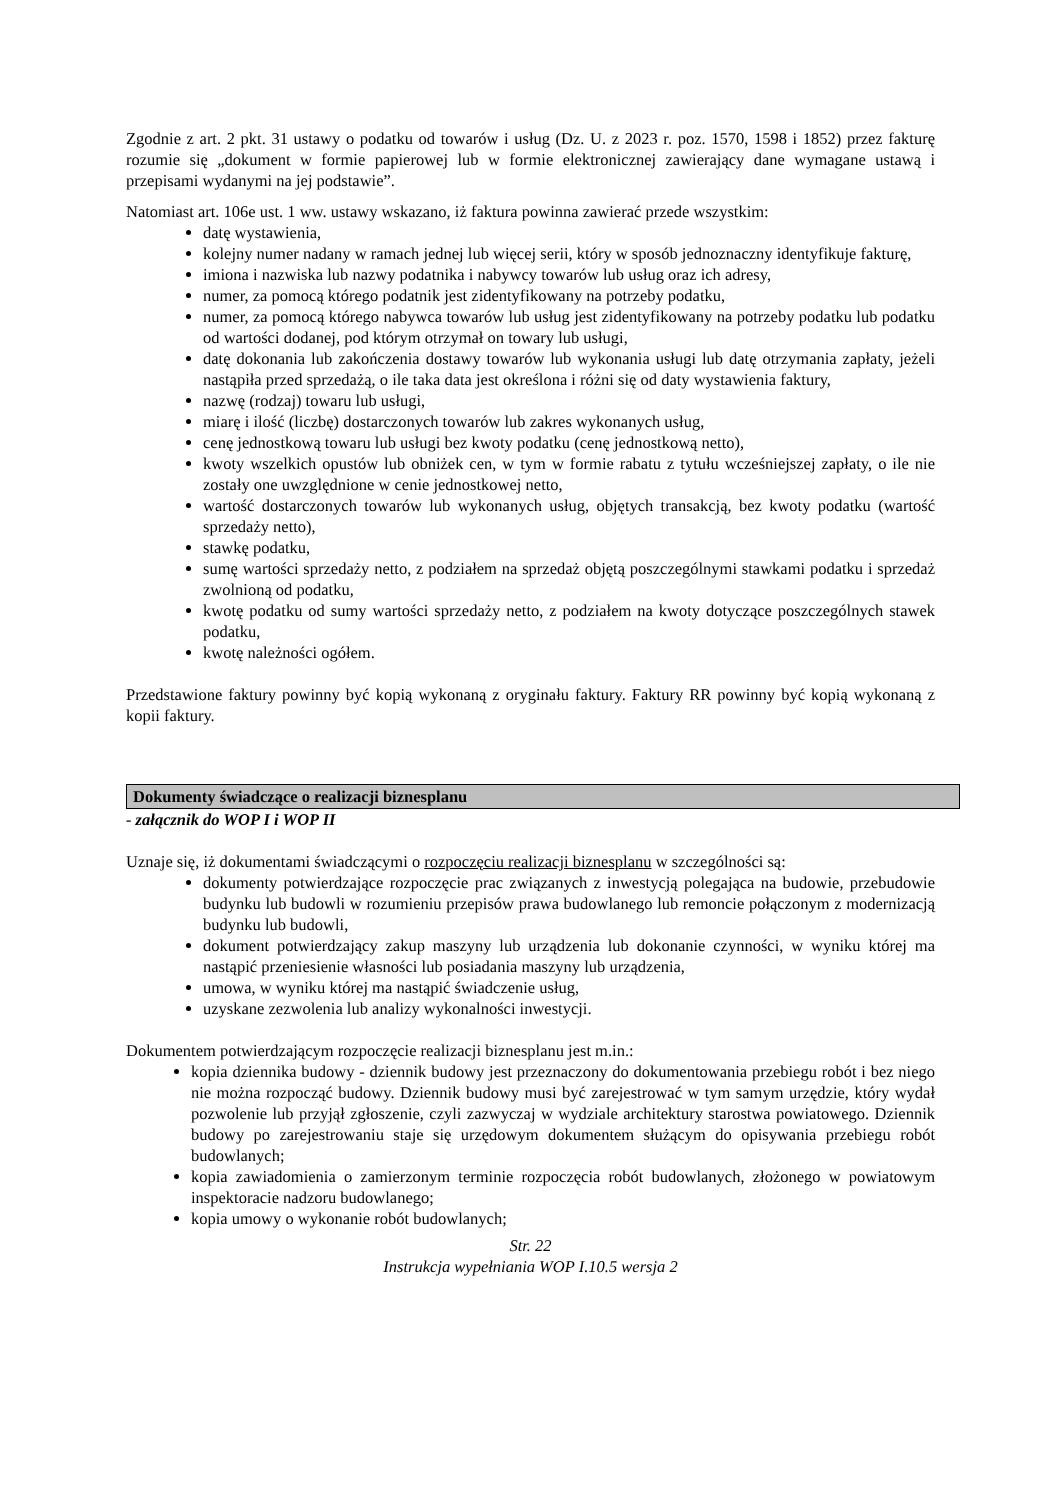Zgodnie z art. 2 pkt. 31 ustawy o podatku od towarów i usług (Dz. U. z 2023 r. poz. 1570, 1598 i 1852) przez fakturę rozumie się „dokument w formie papierowej lub w formie elektronicznej zawierający dane wymagane ustawą i przepisami wydanymi na jej podstawie”.
Natomiast art. 106e ust. 1 ww. ustawy wskazano, iż faktura powinna zawierać przede wszystkim:
datę wystawienia,
kolejny numer nadany w ramach jednej lub więcej serii, który w sposób jednoznaczny identyfikuje fakturę,
imiona i nazwiska lub nazwy podatnika i nabywcy towarów lub usług oraz ich adresy,
numer, za pomocą którego podatnik jest zidentyfikowany na potrzeby podatku,
numer, za pomocą którego nabywca towarów lub usług jest zidentyfikowany na potrzeby podatku lub podatku od wartości dodanej, pod którym otrzymał on towary lub usługi,
datę dokonania lub zakończenia dostawy towarów lub wykonania usługi lub datę otrzymania zapłaty, jeżeli nastąpiła przed sprzedażą, o ile taka data jest określona i różni się od daty wystawienia faktury,
nazwę (rodzaj) towaru lub usługi,
miarę i ilość (liczbę) dostarczonych towarów lub zakres wykonanych usług,
cenę jednostkową towaru lub usługi bez kwoty podatku (cenę jednostkową netto),
kwoty wszelkich opustów lub obniżek cen, w tym w formie rabatu z tytułu wcześniejszej zapłaty, o ile nie zostały one uwzględnione w cenie jednostkowej netto,
wartość dostarczonych towarów lub wykonanych usług, objętych transakcją, bez kwoty podatku (wartość sprzedaży netto),
stawkę podatku,
sumę wartości sprzedaży netto, z podziałem na sprzedaż objętą poszczególnymi stawkami podatku i sprzedaż zwolnioną od podatku,
kwotę podatku od sumy wartości sprzedaży netto, z podziałem na kwoty dotyczące poszczególnych stawek podatku,
kwotę należności ogółem.
Przedstawione faktury powinny być kopią wykonaną z oryginału faktury. Faktury RR powinny być kopią wykonaną z kopii faktury.
Dokumenty świadczące o realizacji biznesplanu
- załącznik do WOP I i WOP II
Uznaje się, iż dokumentami świadczącymi o rozpoczęciu realizacji biznesplanu w szczególności są:
dokumenty potwierdzające rozpoczęcie prac związanych z inwestycją polegająca na budowie, przebudowie budynku lub budowli w rozumieniu przepisów prawa budowlanego lub remoncie połączonym z modernizacją budynku lub budowli,
dokument potwierdzający zakup maszyny lub urządzenia lub dokonanie czynności, w wyniku której ma nastąpić przeniesienie własności lub posiadania maszyny lub urządzenia,
umowa, w wyniku której ma nastąpić świadczenie usług,
uzyskane zezwolenia lub analizy wykonalności inwestycji.
Dokumentem potwierdzającym rozpoczęcie realizacji biznesplanu jest m.in.:
kopia dziennika budowy - dziennik budowy jest przeznaczony do dokumentowania przebiegu robót i bez niego nie można rozpocząć budowy. Dziennik budowy musi być zarejestrować w tym samym urzędzie, który wydał pozwolenie lub przyjął zgłoszenie, czyli zazwyczaj w wydziale architektury starostwa powiatowego. Dziennik budowy po zarejestrowaniu staje się urzędowym dokumentem służącym do opisywania przebiegu robót budowlanych;
kopia zawiadomienia o zamierzonym terminie rozpoczęcia robót budowlanych, złożonego w powiatowym inspektoracie nadzoru budowlanego;
kopia umowy o wykonanie robót budowlanych;
Str. 22
Instrukcja wypełniania WOP I.10.5 wersja 2